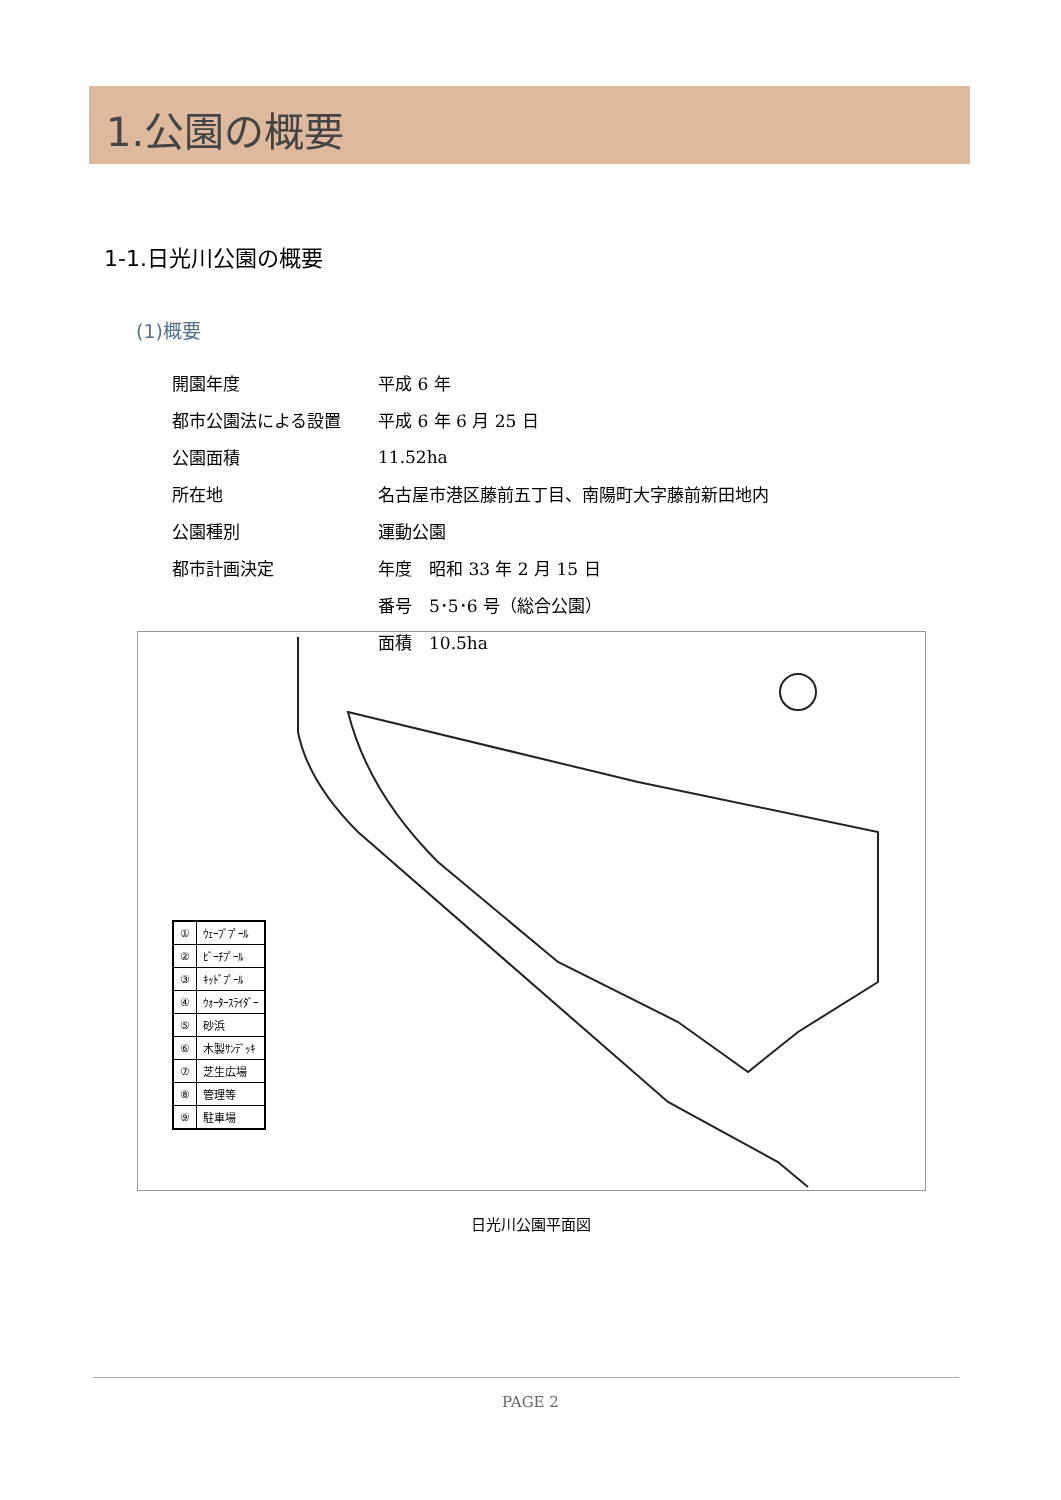1.公園の概要
1-1.日光川公園の概要
(1)概要
| 開園年度 | 平成 6 年 |
| 都市公園法による設置 | 平成 6 年 6 月 25 日 |
| 公園面積 | 11.52ha |
| 所在地 | 名古屋市港区藤前五丁目、南陽町大字藤前新田地内 |
| 公園種別 | 運動公園 |
| 都市計画決定 | 年度 昭和 33 年 2 月 15 日 |
| | 番号 5･5･6 号（総合公園） |
| | 面積 10.5ha |
| ① | ｳｪｰﾌﾞﾌﾟｰﾙ |
| ② | ﾋﾞｰﾁﾌﾟｰﾙ |
| ③ | ｷｯﾄﾞﾌﾟｰﾙ |
| ④ | ｳｫｰﾀｰｽﾗｲﾀﾞｰ |
| ⑤ | 砂浜 |
| ⑥ | 木製ｻﾝﾃﾞｯｷ |
| ⑦ | 芝生広場 |
| ⑧ | 管理等 |
| ⑨ | 駐車場 |
日光川公園平面図
PAGE 2